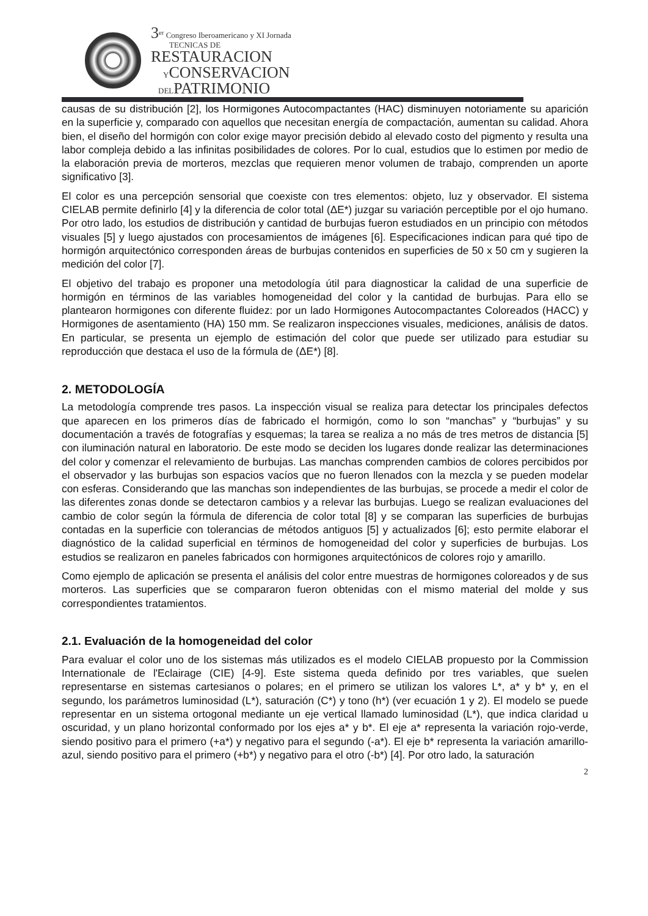3<sup>er</sup> Congreso Iberoamericano y XI Jornada
TECNICAS DE
RESTAURACION
YCONSERVACION
DELPATRIMONIO
causas de su distribución [2], los Hormigones Autocompactantes (HAC) disminuyen notoriamente su aparición en la superficie y, comparado con aquellos que necesitan energía de compactación, aumentan su calidad. Ahora bien, el diseño del hormigón con color exige mayor precisión debido al elevado costo del pigmento y resulta una labor compleja debido a las infinitas posibilidades de colores. Por lo cual, estudios que lo estimen por medio de la elaboración previa de morteros, mezclas que requieren menor volumen de trabajo, comprenden un aporte significativo [3].
El color es una percepción sensorial que coexiste con tres elementos: objeto, luz y observador. El sistema CIELAB permite definirlo [4] y la diferencia de color total (ΔE*) juzgar su variación perceptible por el ojo humano. Por otro lado, los estudios de distribución y cantidad de burbujas fueron estudiados en un principio con métodos visuales [5] y luego ajustados con procesamientos de imágenes [6]. Especificaciones indican para qué tipo de hormigón arquitectónico corresponden áreas de burbujas contenidos en superficies de 50 x 50 cm y sugieren la medición del color [7].
El objetivo del trabajo es proponer una metodología útil para diagnosticar la calidad de una superficie de hormigón en términos de las variables homogeneidad del color y la cantidad de burbujas. Para ello se plantearon hormigones con diferente fluidez: por un lado Hormigones Autocompactantes Coloreados (HACC) y Hormigones de asentamiento (HA) 150 mm. Se realizaron inspecciones visuales, mediciones, análisis de datos. En particular, se presenta un ejemplo de estimación del color que puede ser utilizado para estudiar su reproducción que destaca el uso de la fórmula de (ΔE*) [8].
2. METODOLOGÍA
La metodología comprende tres pasos. La inspección visual se realiza para detectar los principales defectos que aparecen en los primeros días de fabricado el hormigón, como lo son “manchas” y “burbujas” y su documentación a través de fotografías y esquemas; la tarea se realiza a no más de tres metros de distancia [5] con iluminación natural en laboratorio. De este modo se deciden los lugares donde realizar las determinaciones del color y comenzar el relevamiento de burbujas. Las manchas comprenden cambios de colores percibidos por el observador y las burbujas son espacios vacíos que no fueron llenados con la mezcla y se pueden modelar con esferas. Considerando que las manchas son independientes de las burbujas, se procede a medir el color de las diferentes zonas donde se detectaron cambios y a relevar las burbujas. Luego se realizan evaluaciones del cambio de color según la fórmula de diferencia de color total [8] y se comparan las superficies de burbujas contadas en la superficie con tolerancias de métodos antiguos [5] y actualizados [6]; esto permite elaborar el diagnóstico de la calidad superficial en términos de homogeneidad del color y superficies de burbujas. Los estudios se realizaron en paneles fabricados con hormigones arquitectónicos de colores rojo y amarillo.
Como ejemplo de aplicación se presenta el análisis del color entre muestras de hormigones coloreados y de sus morteros. Las superficies que se compararon fueron obtenidas con el mismo material del molde y sus correspondientes tratamientos.
2.1. Evaluación de la homogeneidad del color
Para evaluar el color uno de los sistemas más utilizados es el modelo CIELAB propuesto por la Commission Internationale de l'Eclairage (CIE) [4-9]. Este sistema queda definido por tres variables, que suelen representarse en sistemas cartesianos o polares; en el primero se utilizan los valores L*, a* y b* y, en el segundo, los parámetros luminosidad (L*), saturación (C*) y tono (h*) (ver ecuación 1 y 2). El modelo se puede representar en un sistema ortogonal mediante un eje vertical llamado luminosidad (L*), que indica claridad u oscuridad, y un plano horizontal conformado por los ejes a* y b*. El eje a* representa la variación rojo-verde, siendo positivo para el primero (+a*) y negativo para el segundo (-a*). El eje b* representa la variación amarillo-azul, siendo positivo para el primero (+b*) y negativo para el otro (-b*) [4]. Por otro lado, la saturación
2